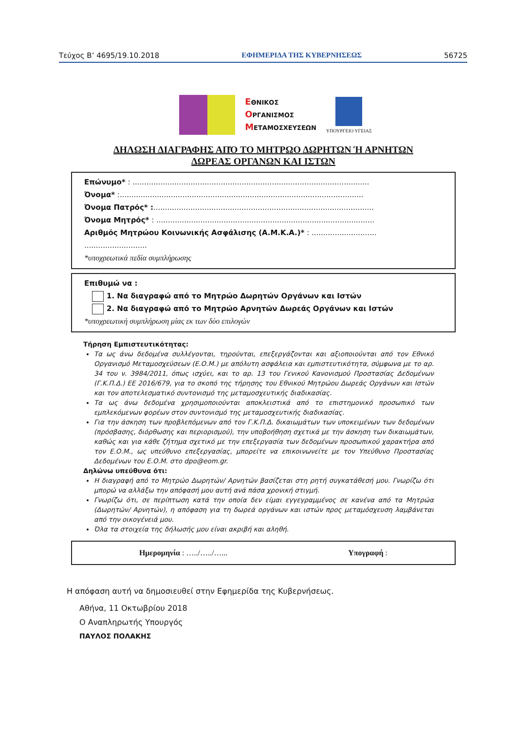Τεύχος B’ 4695/19.10.2018 ΕΦΗΜΕΡΙΔΑ ΤΗΣ ΚΥΒΕΡΝΗΣΕΩΣ 56725
ΕΘΝΙΚΟΣ
ΟΡΓΑΝΙΣΜΟΣ
ΜΕΤΑΜΟΣΧΕΥΣΕΩΝ
ΥΠΟΥΡΓΕΙΟ ΥΓΕΙΑΣ
ΔΗΛΩΣΗ ΔΙΑΓΡΑΦΗΣ ΑΠΌ ΤΟ ΜΗΤΡΩΟ ΔΩΡΗΤΩΝ Ή ΑΡΝΗΤΩΝ
ΔΩΡΕΑΣ ΟΡΓΑΝΩΝ ΚΑΙ ΙΣΤΩΝ
Επώνυμο* : ......................................................................................................
Όνομα* :.........................................................................................................
Όνομα Πατρός* :...............................................................................................
Όνομα Μητρός* : ..............................................................................................
Αριθμός Μητρώου Κοινωνικής Ασφάλισης (Α.Μ.Κ.Α.)* : ............................ ...........................
*υποχρεωτικά πεδία συμπλήρωσης
Επιθυμώ να :
1. Να διαγραφώ από το Μητρώο Δωρητών Οργάνων και Ιστών
2. Να διαγραφώ από το Μητρώο Αρνητών Δωρεάς Οργάνων και Ιστών
*υποχρεωτική συμπλήρωση μίας εκ των δύο επιλογών
Τήρηση Εμπιστευτικότητας:
Τα ως άνω δεδομένα συλλέγονται, τηρούνται, επεξεργάζονται και αξιοποιούνται από τον Εθνικό Οργανισμό Μεταμοσχεύσεων (Ε.Ο.Μ.) με απόλυτη ασφάλεια και εμπιστευτικότητα, σύμφωνα με το αρ. 34 του ν. 3984/2011, όπως ισχύει, και το αρ. 13 του Γενικού Κανονισμού Προστασίας Δεδομένων (Γ.Κ.Π.Δ.) ΕΕ 2016/679, για το σκοπό της τήρησης του Εθνικού Μητρώου Δωρεάς Οργάνων και Ιστών και τον αποτελεσματικό συντονισμό της μεταμοσχευτικής διαδικασίας.
Τα ως άνω δεδομένα χρησιμοποιούνται αποκλειστικά από το επιστημονικό προσωπικό των εμπλεκόμενων φορέων στον συντονισμό της μεταμοσχευτικής διαδικασίας.
Για την άσκηση των προβλεπόμενων από τον Γ.Κ.Π.Δ. δικαιωμάτων των υποκειμένων των δεδομένων (πρόσβασης, διόρθωσης και περιορισμού), την υποβοήθηση σχετικά με την άσκηση των δικαιωμάτων, καθώς και για κάθε ζήτημα σχετικό με την επεξεργασία των δεδομένων προσωπικού χαρακτήρα από τον Ε.Ο.Μ., ως υπεύθυνο επεξεργασίας, μπορείτε να επικοινωνείτε με τον Υπεύθυνο Προστασίας Δεδομένων του Ε.Ο.Μ. στο dpo@eom.gr.
Δηλώνω υπεύθυνα ότι:
Η διαγραφή από το Μητρώο Δωρητών/ Αρνητών βασίζεται στη ρητή συγκατάθεσή μου. Γνωρίζω ότι μπορώ να αλλάξω την απόφασή μου αυτή ανά πάσα χρονική στιγμή.
Γνωρίζω ότι, σε περίπτωση κατά την οποία δεν είμαι εγγεγραμμένος σε κανένα από τα Μητρώα (Δωρητών/ Αρνητών), η απόφαση για τη δωρεά οργάνων και ιστών προς μεταμόσχευση λαμβάνεται από την οικογένειά μου.
Όλα τα στοιχεία της δήλωσής μου είναι ακριβή και αληθή.
Ημερομηνία : …../…../…... Υπογραφή :
Η απόφαση αυτή να δημοσιευθεί στην Εφημερίδα της Κυβερνήσεως.
Αθήνα, 11 Οκτωβρίου 2018
Ο Αναπληρωτής Υπουργός
ΠΑΥΛΟΣ ΠΟΛΑΚΗΣ